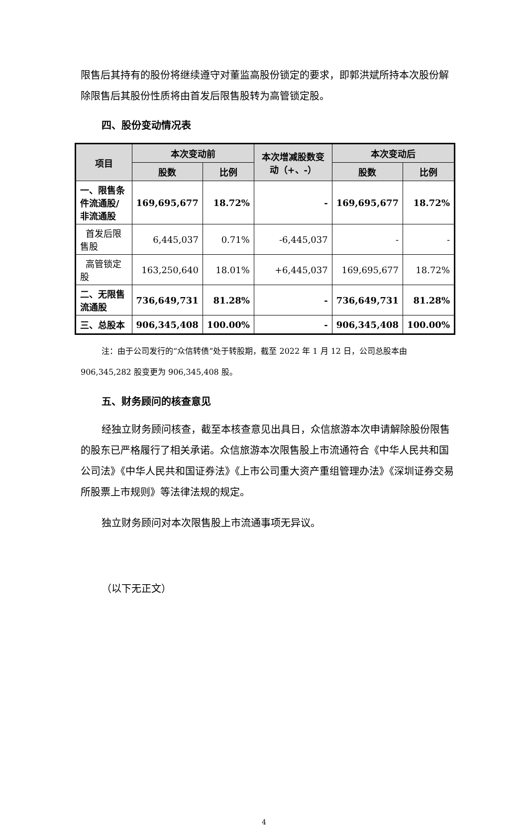限售后其持有的股份将继续遵守对董监高股份锁定的要求，即郭洪斌所持本次股份解除限售后其股份性质将由首发后限售股转为高管锁定股。
四、股份变动情况表
| 项目 | 本次变动前 | | 本次增减股数变动（+、-） | 本次变动后 | |
| --- | --- | --- | --- | --- | --- |
| | 股数 | 比例 | | 股数 | 比例 |
| 一、限售条件流通股/非流通股 | 169,695,677 | 18.72% | - | 169,695,677 | 18.72% |
| 首发后限售股 | 6,445,037 | 0.71% | -6,445,037 | - | - |
| 高管锁定股 | 163,250,640 | 18.01% | +6,445,037 | 169,695,677 | 18.72% |
| 二、无限售流通股 | 736,649,731 | 81.28% | - | 736,649,731 | 81.28% |
| 三、总股本 | 906,345,408 | 100.00% | - | 906,345,408 | 100.00% |
注：由于公司发行的“众信转债”处于转股期，截至 2022 年 1 月 12 日，公司总股本由906,345,282 股变更为 906,345,408 股。
五、财务顾问的核查意见
经独立财务顾问核查，截至本核查意见出具日，众信旅游本次申请解除股份限售的股东已严格履行了相关承诺。众信旅游本次限售股上市流通符合《中华人民共和国公司法》《中华人民共和国证券法》《上市公司重大资产重组管理办法》《深圳证券交易所股票上市规则》等法律法规的规定。
独立财务顾问对本次限售股上市流通事项无异议。
（以下无正文）
4